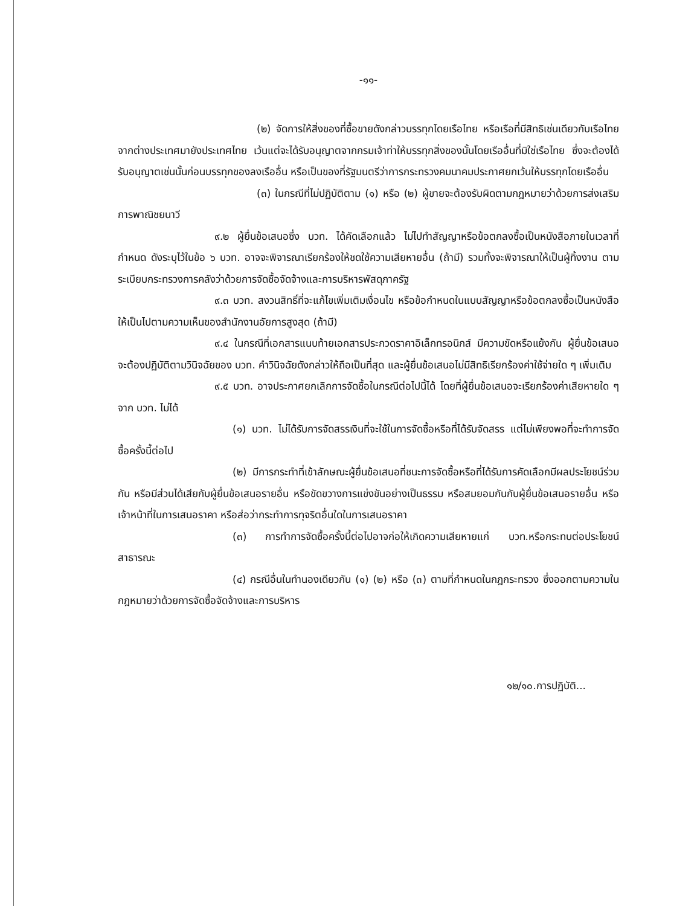-๑๑-
(๒) จัดการให้สิ่งของที่ซื้อขายดังกล่าวบรรทุกโดยเรือไทย หรือเรือที่มีสิทธิเช่นเดียวกับเรือไทย จากต่างประเทศมายังประเทศไทย เว้นแต่จะได้รับอนุญาตจากกรมเจ้าท่าให้บรรทุกสิ่งของนั้นโดยเรืออื่นที่มิใช่เรือไทย ซึ่งจะต้องได้รับอนุญาตเช่นนั้นก่อนบรรทุกของลงเรืออื่น หรือเป็นของที่รัฐมนตรีว่าการกระทรวงคมนาคมประกาศยกเว้นให้บรรทุกโดยเรืออื่น
(๓) ในกรณีที่ไม่ปฏิบัติตาม (๑) หรือ (๒) ผู้ขายจะต้องรับผิดตามกฎหมายว่าด้วยการส่งเสริมการพาณิชยนาวี
๙.๒ ผู้ยื่นข้อเสนอซึ่ง บวท. ได้คัดเลือกแล้ว ไม่ไปทำสัญญาหรือข้อตกลงซื้อเป็นหนังสือภายในเวลาที่กำหนด ดังระบุไว้ในข้อ ๖ บวท. อาจจะพิจารณาเรียกร้องให้ชดใช้ความเสียหายอื่น (ถ้ามี) รวมทั้งจะพิจารณาให้เป็นผู้ทิ้งงาน ตามระเบียบกระทรวงการคลังว่าด้วยการจัดซื้อจัดจ้างและการบริหารพัสดุภาครัฐ
๙.๓ บวท. สงวนสิทธิ์ที่จะแก้ไขเพิ่มเติมเงื่อนไข หรือข้อกำหนดในแบบสัญญาหรือข้อตกลงซื้อเป็นหนังสือ ให้เป็นไปตามความเห็นของสำนักงานอัยการสูงสุด (ถ้ามี)
๙.๔ ในกรณีที่เอกสารแนบท้ายเอกสารประกวดราคาอิเล็กทรอนิกส์ มีความขัดหรือแย้งกัน ผู้ยื่นข้อเสนอจะต้องปฏิบัติตามวินิจฉัยของ บวท. คำวินิจฉัยดังกล่าวให้ถือเป็นที่สุด และผู้ยื่นข้อเสนอไม่มีสิทธิเรียกร้องค่าใช้จ่ายใด ๆ เพิ่มเติม
๙.๕ บวท. อาจประกาศยกเลิกการจัดซื้อในกรณีต่อไปนี้ได้ โดยที่ผู้ยื่นข้อเสนอจะเรียกร้องค่าเสียหายใด ๆ จาก บวท. ไม่ได้
(๑) บวท. ไม่ได้รับการจัดสรรเงินที่จะใช้ในการจัดซื้อหรือที่ได้รับจัดสรร แต่ไม่เพียงพอที่จะทำการจัดซื้อครั้งนี้ต่อไป
(๒) มีการกระทำที่เข้าลักษณะผู้ยื่นข้อเสนอที่ชนะการจัดซื้อหรือที่ได้รับการคัดเลือกมีผลประโยชน์ร่วมกัน หรือมีส่วนได้เสียกับผู้ยื่นข้อเสนอรายอื่น หรือขัดขวางการแข่งขันอย่างเป็นธรรม หรือสมยอมกันกับผู้ยื่นข้อเสนอรายอื่น หรือเจ้าหน้าที่ในการเสนอราคา หรือส่อว่ากระทำการทุจริตอื่นใดในการเสนอราคา
(๓) การทำการจัดซื้อครั้งนี้ต่อไปอาจก่อให้เกิดความเสียหายแก่ บวท.หรือกระทบต่อประโยชน์สาธารณะ
(๔) กรณีอื่นในทำนองเดียวกัน (๑) (๒) หรือ (๓) ตามที่กำหนดในกฎกระทรวง ซึ่งออกตามความในกฎหมายว่าด้วยการจัดซื้อจัดจ้างและการบริหาร
๑๒/๑๐.การปฏิบัติ...